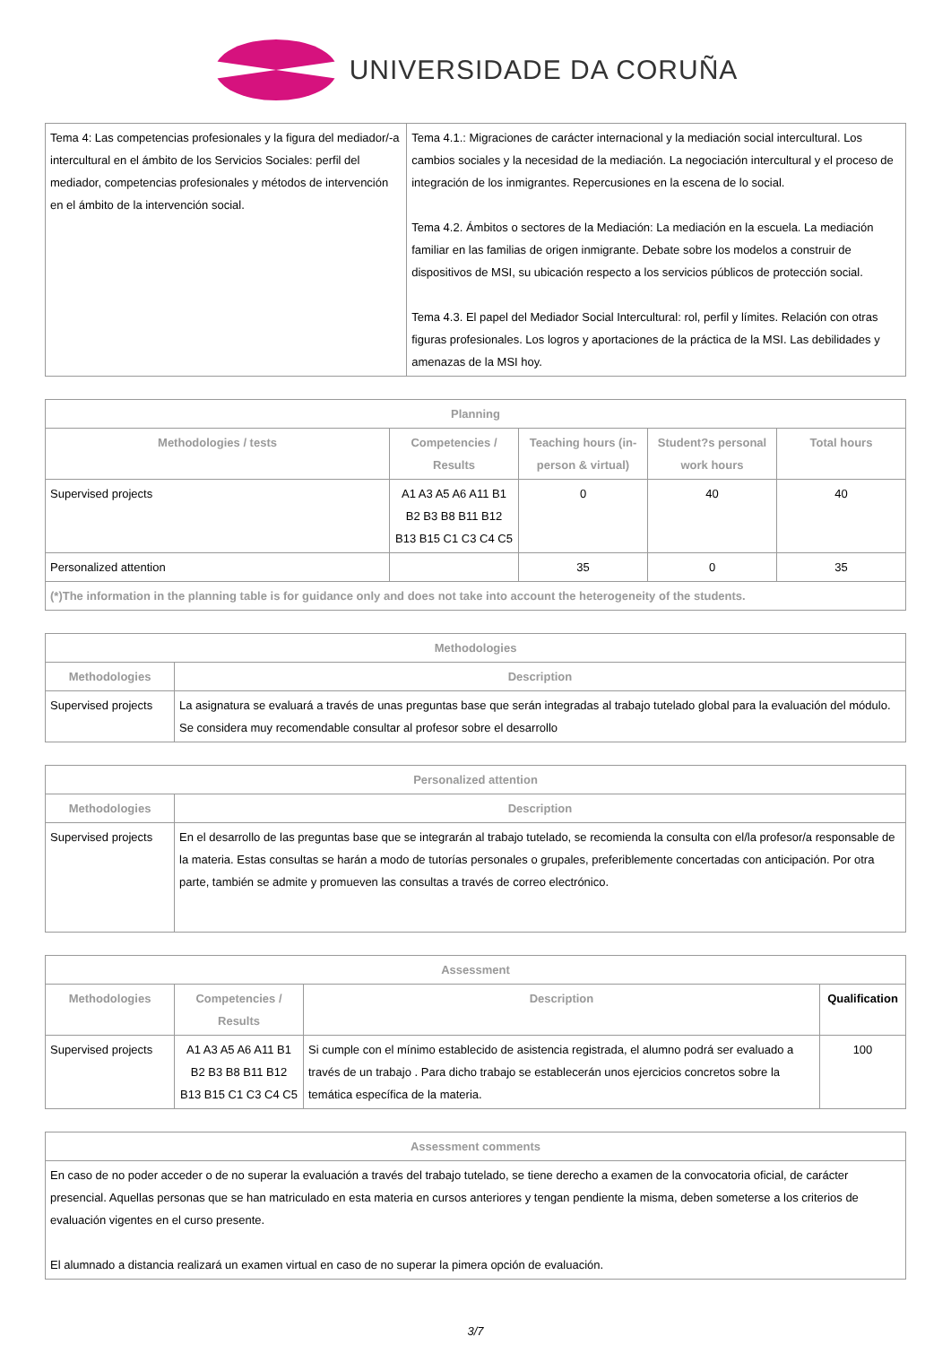UNIVERSIDADE DA CORUÑA
| Tema 4: Las competencias profesionales y la figura del mediador/-a intercultural en el ámbito de los Servicios Sociales: perfil del mediador, competencias profesionales y métodos de intervención en el ámbito de la intervención social. | Tema 4.1.: Migraciones de carácter internacional y la mediación social intercultural. Los cambios sociales y la necesidad de la mediación. La negociación intercultural y el proceso de integración de los inmigrantes. Repercusiones en la escena de lo social. Tema 4.2. Ámbitos o sectores de la Mediación: La mediación en la escuela. La mediación familiar en las familias de origen inmigrante. Debate sobre los modelos a construir de dispositivos de MSI, su ubicación respecto a los servicios públicos de protección social. Tema 4.3. El papel del Mediador Social Intercultural: rol, perfil y límites. Relación con otras figuras profesionales. Los logros y aportaciones de la práctica de la MSI. Las debilidades y amenazas de la MSI hoy. |
| Planning | | | | |
| --- | --- | --- | --- | --- |
| Methodologies / tests | Competencies / Results | Teaching hours (in-person & virtual) | Student?s personal work hours | Total hours |
| Supervised projects | A1 A3 A5 A6 A11 B1 B2 B3 B8 B11 B12 B13 B15 C1 C3 C4 C5 | 0 | 40 | 40 |
| Personalized attention | | 35 | 0 | 35 |
| (*)The information in the planning table is for guidance only and does not take into account the heterogeneity of the students. | | | | |
| Methodologies | |
| --- | --- |
| Methodologies | Description |
| Supervised projects | La asignatura se evaluará a través de unas preguntas base que serán integradas al trabajo tutelado global para la evaluación del módulo. Se considera muy recomendable consultar al profesor sobre el desarrollo |
| Personalized attention | |
| --- | --- |
| Methodologies | Description |
| Supervised projects | En el desarrollo de las preguntas base que se integrarán al trabajo tutelado, se recomienda la consulta con el/la profesor/a responsable de la materia. Estas consultas se harán a modo de tutorías personales o grupales, preferiblemente concertadas con anticipación. Por otra parte, también se admite y promueven las consultas a través de correo electrónico. |
| Assessment | | | |
| --- | --- | --- | --- |
| Methodologies | Competencies / Results | Description | Qualification |
| Supervised projects | A1 A3 A5 A6 A11 B1 B2 B3 B8 B11 B12 B13 B15 C1 C3 C4 C5 | Si cumple con el mínimo establecido de asistencia registrada, el alumno podrá ser evaluado a través de un trabajo . Para dicho trabajo se establecerán unos ejercicios concretos sobre la temática específica de la materia. | 100 |
| Assessment comments |
| --- |
| En caso de no poder acceder o de no superar la evaluación a través del trabajo tutelado, se tiene derecho a examen de la convocatoria oficial, de carácter presencial. Aquellas personas que se han matriculado en esta materia en cursos anteriores y tengan pendiente la misma, deben someterse a los criterios de evaluación vigentes en el curso presente. El alumnado a distancia realizará un examen virtual en caso de no superar la pimera opción de evaluación. |
3/7